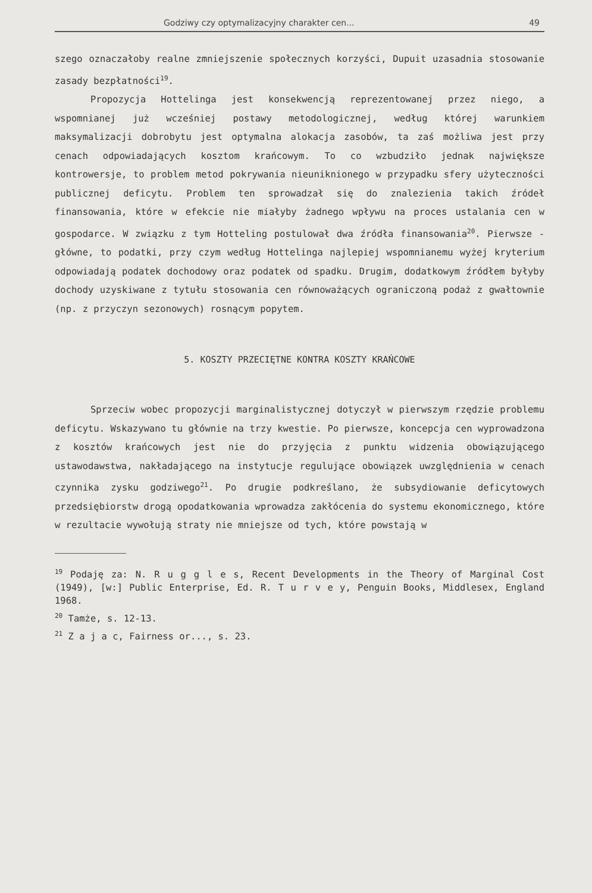Godziwy czy optymalizacyjny charakter cen... 49
szego oznaczałoby realne zmniejszenie społecznych korzyści, Dupuit uzasadnia stosowanie zasady bezpłatności<sup>19</sup>.
Propozycja Hottelinga jest konsekwencją reprezentowanej przez niego, a wspomnianej już wcześniej postawy metodologicznej, według której warunkiem maksymalizacji dobrobytu jest optymalna alokacja zasobów, ta zaś możliwa jest przy cenach odpowiadających kosztom krańcowym. To co wzbudziło jednak największe kontrowersje, to problem metod pokrywania nieuniknionego w przypadku sfery użyteczności publicznej deficytu. Problem ten sprowadzał się do znalezienia takich źródeł finansowania, które w efekcie nie miałyby żadnego wpływu na proces ustalania cen w gospodarce. W związku z tym Hotteling postulował dwa źródła finansowania<sup>20</sup>. Pierwsze - główne, to podatki, przy czym według Hottelinga najlepiej wspomnianemu wyżej kryterium odpowiadają podatek dochodowy oraz podatek od spadku. Drugim, dodatkowym źródłem byłyby dochody uzyskiwane z tytułu stosowania cen równoważących ograniczoną podaż z gwałtownie (np. z przyczyn sezonowych) rosnącym popytem.
5. KOSZTY PRZECIĘTNE KONTRA KOSZTY KRAŃCOWE
Sprzeciw wobec propozycji marginalistycznej dotyczył w pierwszym rzędzie problemu deficytu. Wskazywano tu głównie na trzy kwestie. Po pierwsze, koncepcja cen wyprowadzona z kosztów krańcowych jest nie do przyjęcia z punktu widzenia obowiązującego ustawodawstwa, nakładającego na instytucje regulujące obowiązek uwzględnienia w cenach czynnika zysku godziwego<sup>21</sup>. Po drugie podkreślano, że subsydiowanie deficytowych przedsiębiorstw drogą opodatkowania wprowadza zakłócenia do systemu ekonomicznego, które w rezultacie wywołują straty nie mniejsze od tych, które powstają w
<sup>19</sup> Podaję za: N. R u g g l e s, Recent Developments in the Theory of Marginal Cost (1949), [w:] Public Enterprise, Ed. R. T u r v e y, Penguin Books, Middlesex, England 1968.
<sup>20</sup> Tamże, s. 12-13.
<sup>21</sup> Z a j a c, Fairness or..., s. 23.